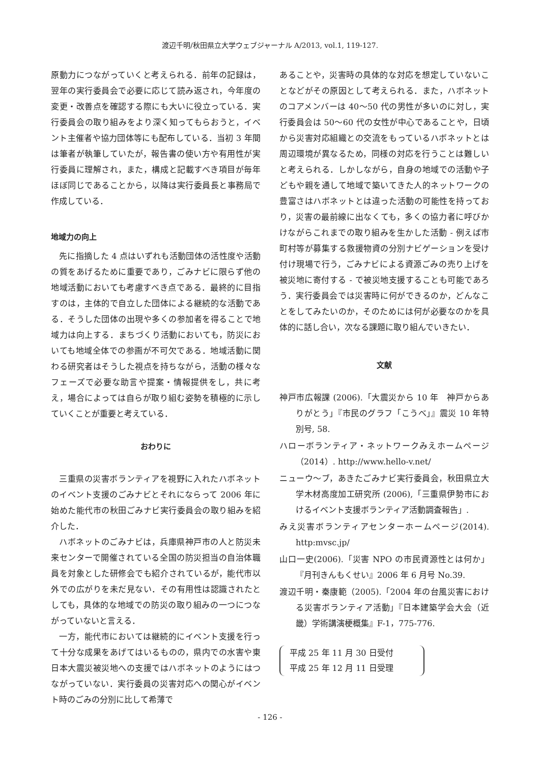渡辺千明/秋田県立大学ウェブジャーナル A/2013, vol.1, 119-127.
原動力につながっていくと考えられる．前年の記録は，翌年の実行委員会で必要に応じて読み返され，今年度の変更・改善点を確認する際にも大いに役立っている．実行委員会の取り組みをより深く知ってもらおうと，イベント主催者や協力団体等にも配布している．当初 3 年間は筆者が執筆していたが，報告書の使い方や有用性が実行委員に理解され，また，構成と記載すべき項目が毎年ほぼ同じであることから，以降は実行委員長と事務局で作成している．
地域力の向上
先に指摘した 4 点はいずれも活動団体の活性度や活動の質をあげるために重要であり，ごみナビに限らず他の地域活動においても考慮すべき点である．最終的に目指すのは，主体的で自立した団体による継続的な活動である．そうした団体の出現や多くの参加者を得ることで地域力は向上する．まちづくり活動においても，防災においても地域全体での参画が不可欠である．地域活動に関わる研究者はそうした視点を持ちながら，活動の様々なフェーズで必要な助言や提案・情報提供をし，共に考え，場合によっては自らが取り組む姿勢を積極的に示していくことが重要と考えている．
おわりに
三重県の災害ボランティアを視野に入れたハボネットのイベント支援のごみナビとそれにならって 2006 年に始めた能代市の秋田ごみナビ実行委員会の取り組みを紹介した．
ハボネットのごみナビは，兵庫県神戸市の人と防災未来センターで開催されている全国の防災担当の自治体職員を対象とした研修会でも紹介されているが，能代市以外での広がりを未だ見ない．その有用性は認識されたとしても，具体的な地域での防災の取り組みの一つにつながっていないと言える．
一方，能代市においては継続的にイベント支援を行って十分な成果をあげてはいるものの，県内での水害や東日本大震災被災地への支援ではハボネットのようにはつながっていない．実行委員の災害対応への関心がイベント時のごみの分別に比して希薄で
あることや，災害時の具体的な対応を想定していないことなどがその原因として考えられる．また，ハボネットのコアメンバーは 40〜50 代の男性が多いのに対し，実行委員会は 50〜60 代の女性が中心であることや，日頃から災害対応組織との交流をもっているハボネットとは周辺環境が異なるため，同様の対応を行うことは難しいと考えられる．しかしながら，自身の地域での活動や子どもや親を通して地域で築いてきた人的ネットワークの豊富さはハボネットとは違った活動の可能性を持っており，災害の最前線に出なくても，多くの協力者に呼びかけながらこれまでの取り組みを生かした活動 - 例えば市町村等が募集する救援物資の分別ナビゲーションを受け付け現場で行う，ごみナビによる資源ごみの売り上げを被災地に寄付する - で被災地支援することも可能であろう．実行委員会では災害時に何ができるのか，どんなことをしてみたいのか，そのためには何が必要なのかを具体的に話し合い，次なる課題に取り組んでいきたい．
文献
神戸市広報課 (2006).「大震災から 10 年　神戸からありがとう」『市民のグラフ「こうべ」』震災 10 年特別号, 58.
ハローボランティア・ネットワークみえホームページ（2014）. http://www.hello-v.net/
ニューウ〜ブ，あきたごみナビ実行委員会，秋田県立大学木材高度加工研究所 (2006),「三重県伊勢市におけるイベント支援ボランティア活動調査報告」.
みえ災害ボランティアセンターホームページ(2014). http:mvsc.jp/
山口一史(2006).「災害 NPO の市民資源性とは何か」『月刊きんもくせい』2006 年 6 月号 No.39.
渡辺千明・秦康範（2005).「2004 年の台風災害における災害ボランティア活動」『日本建築学会大会（近畿）学術講演梗概集』F-1，775-776.
平成 25 年 11 月 30 日受付
平成 25 年 12 月 11 日受理
- 126 -